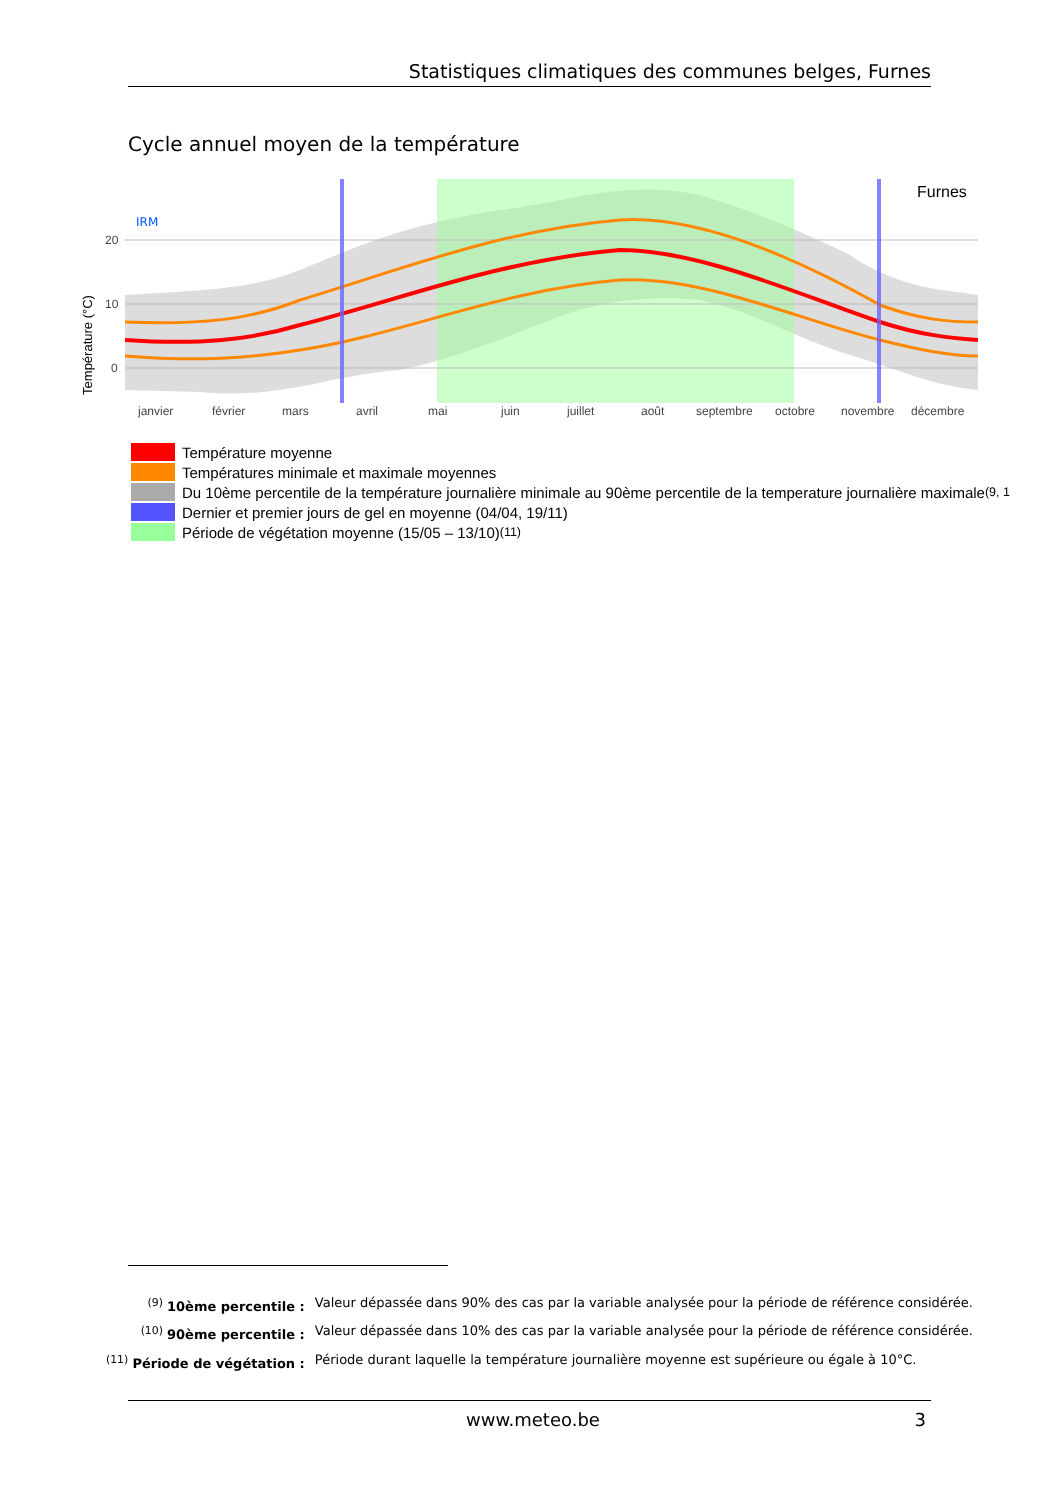Statistiques climatiques des communes belges, Furnes
Cycle annuel moyen de la température
IRM
Furnes
20
10
0
janvier
février
mars
avril
mai
juin
juillet
août
septembre
octobre
novembre
décembre
Température (°C)
Température moyenne
Températures minimale et maximale moyennes
Du 10ème percentile de la température journalière minimale au 90ème percentile de la temperature journalière maximale<sup>(9, 1</sup>
Dernier et premier jours de gel en moyenne (04/04, 19/11)
Période de végétation moyenne (15/05 – 13/10)<sup>(11)</sup>
| <sup>(9)</sup> 10ème percentile : | Valeur dépassée dans 90% des cas par la variable analysée pour la période de référence considérée. |
| <sup>(10)</sup> 90ème percentile : | Valeur dépassée dans 10% des cas par la variable analysée pour la période de référence considérée. |
| <sup>(11)</sup> Période de végétation : | Période durant laquelle la température journalière moyenne est supérieure ou égale à 10°C. |
www.meteo.be 3